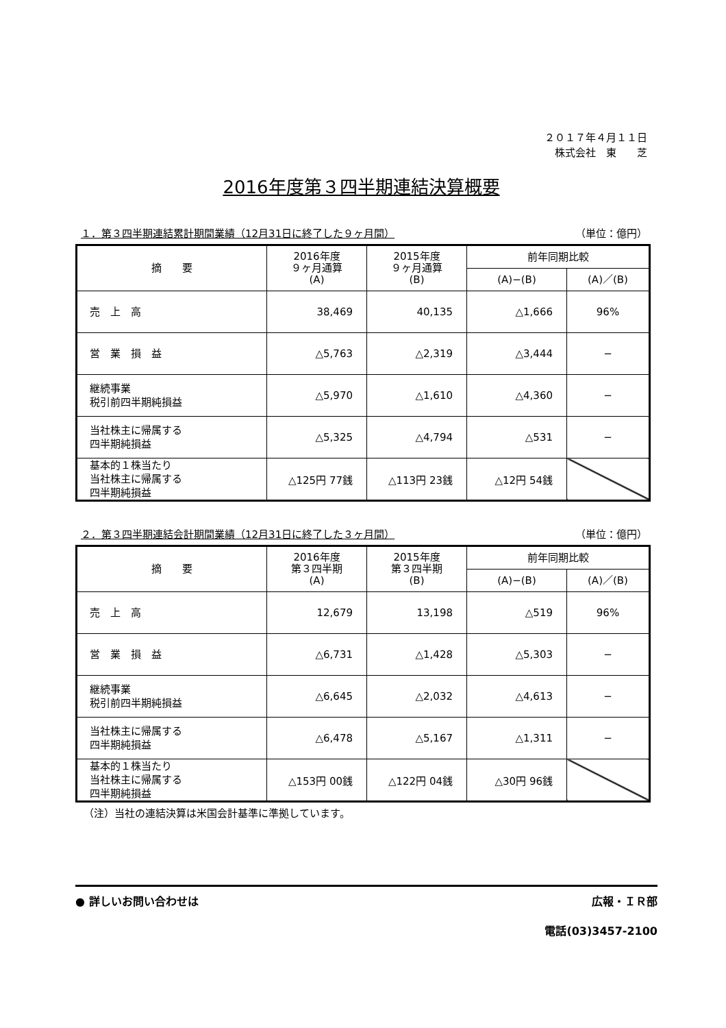２０１７年４月１１日
株式会社　東　　芝
2016年度第３四半期連結決算概要
１．第３四半期連結累計期間業績（12月31日に終了した９ヶ月間） （単位：億円）
| 摘 要 | 2016年度 ９ヶ月通算 (A) | 2015年度 ９ヶ月通算 (B) | 前年同期比較 | |
| --- | --- | --- | --- | --- |
| | | | (A)−(B) | (A)／(B) |
| 売 上 高 | 38,469 | 40,135 | △1,666 | 96% |
| 営 業 損 益 | △5,763 | △2,319 | △3,444 | − |
| 継続事業 税引前四半期純損益 | △5,970 | △1,610 | △4,360 | − |
| 当社株主に帰属する 四半期純損益 | △5,325 | △4,794 | △531 | − |
| 基本的１株当たり 当社株主に帰属する 四半期純損益 | △125円 77銭 | △113円 23銭 | △12円 54銭 | |
２．第３四半期連結会計期間業績（12月31日に終了した３ヶ月間） （単位：億円）
| 摘 要 | 2016年度 第３四半期 (A) | 2015年度 第３四半期 (B) | 前年同期比較 | |
| --- | --- | --- | --- | --- |
| | | | (A)−(B) | (A)／(B) |
| 売 上 高 | 12,679 | 13,198 | △519 | 96% |
| 営 業 損 益 | △6,731 | △1,428 | △5,303 | − |
| 継続事業 税引前四半期純損益 | △6,645 | △2,032 | △4,613 | − |
| 当社株主に帰属する 四半期純損益 | △6,478 | △5,167 | △1,311 | − |
| 基本的１株当たり 当社株主に帰属する 四半期純損益 | △153円 00銭 | △122円 04銭 | △30円 96銭 | |
（注）当社の連結決算は米国会計基準に準拠しています。
● 詳しいお問い合わせは 広報・ＩＲ部
電話(03)3457-2100